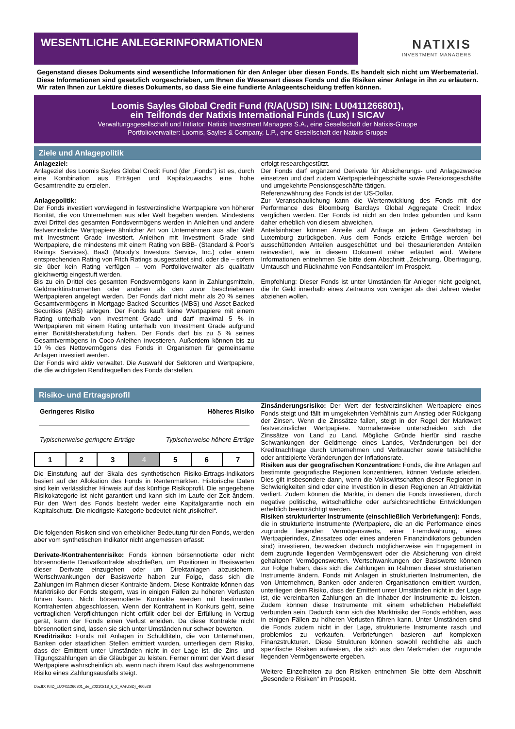WESENTLICHE ANLEGERINFORMATIONEN
NATIXIS
INVESTMENT MANAGERS
Gegenstand dieses Dokuments sind wesentliche Informationen für den Anleger über diesen Fonds. Es handelt sich nicht um Werbematerial. Diese Informationen sind gesetzlich vorgeschrieben, um Ihnen die Wesensart dieses Fonds und die Risiken einer Anlage in ihn zu erläutern. Wir raten Ihnen zur Lektüre dieses Dokuments, so dass Sie eine fundierte Anlageentscheidung treffen können.
Loomis Sayles Global Credit Fund (R/A(USD) ISIN: LU0411266801),
ein Teilfonds der Natixis International Funds (Lux) I SICAV
Verwaltungsgesellschaft und Initiator: Natixis Investment Managers S.A., eine Gesellschaft der Natixis-Gruppe
Portfolioverwalter: Loomis, Sayles & Company, L.P., eine Gesellschaft der Natixis-Gruppe
Ziele und Anlagepolitik
Anlageziel:
Anlageziel des Loomis Sayles Global Credit Fund (der „Fonds“) ist es, durch eine Kombination aus Erträgen und Kapitalzuwachs eine hohe Gesamtrendite zu erzielen.
Anlagepolitik:
Der Fonds investiert vorwiegend in festverzinsliche Wertpapiere von höherer Bonität, die von Unternehmen aus aller Welt begeben werden. Mindestens zwei Drittel des gesamten Fondsvermögens werden in Anleihen und andere festverzinsliche Wertpapiere ähnlicher Art von Unternehmen aus aller Welt mit Investment Grade investiert. Anleihen mit Investment Grade sind Wertpapiere, die mindestens mit einem Rating von BBB- (Standard & Poor’s Ratings Services), Baa3 (Moody’s Investors Service, Inc.) oder einem entsprechenden Rating von Fitch Ratings ausgestattet sind, oder die – sofern sie über kein Rating verfügen – vom Portfolioverwalter als qualitativ gleichwertig eingestuft werden.
Bis zu ein Drittel des gesamten Fondsvermögens kann in Zahlungsmitteln, Geldmarktinstrumenten oder anderen als den zuvor beschriebenen Wertpapieren angelegt werden. Der Fonds darf nicht mehr als 20 % seines Gesamtvermögens in Mortgage-Backed Securities (MBS) und Asset-Backed Securities (ABS) anlegen. Der Fonds kauft keine Wertpapiere mit einem Rating unterhalb von Investment Grade und darf maximal 5 % in Wertpapieren mit einem Rating unterhalb von Investment Grade aufgrund einer Bonitätsherabstufung halten. Der Fonds darf bis zu 5 % seines Gesamtvermögens in Coco-Anleihen investieren. Außerdem können bis zu 10 % des Nettovermögens des Fonds in Organismen für gemeinsame Anlagen investiert werden.
Der Fonds wird aktiv verwaltet. Die Auswahl der Sektoren und Wertpapiere, die die wichtigsten Renditequellen des Fonds darstellen,
erfolgt researchgestützt.
Der Fonds darf ergänzend Derivate für Absicherungs- und Anlagezwecke einsetzen und darf zudem Wertpapierleihgeschäfte sowie Pensionsgeschäfte und umgekehrte Pensionsgeschäfte tätigen.
Referenzwährung des Fonds ist der US-Dollar.
Zur Veranschaulichung kann die Wertentwicklung des Fonds mit der Performance des Bloomberg Barclays Global Aggregate Credit Index verglichen werden. Der Fonds ist nicht an den Index gebunden und kann daher erheblich von diesem abweichen.
Anteilsinhaber können Anteile auf Anfrage an jedem Geschäftstag in Luxemburg zurückgeben. Aus dem Fonds erzielte Erträge werden bei ausschüttenden Anteilen ausgeschüttet und bei thesaurierenden Anteilen reinvestiert, wie in diesem Dokument näher erläutert wird. Weitere Informationen entnehmen Sie bitte dem Abschnitt „Zeichnung, Übertragung, Umtausch und Rücknahme von Fondsanteilen“ im Prospekt.
Empfehlung: Dieser Fonds ist unter Umständen für Anleger nicht geeignet, die ihr Geld innerhalb eines Zeitraums von weniger als drei Jahren wieder abziehen wollen.
Risiko- und Ertragsprofil
Geringeres Risiko Höheres Risiko
Typischerweise geringere Erträge Typischerweise höhere Erträge
| 1 | 2 | 3 | 4 | 5 | 6 | 7 |
Die Einstufung auf der Skala des synthetischen Risiko-Ertrags-Indikators basiert auf der Allokation des Fonds in Rentenmärkten. Historische Daten sind kein verlässlicher Hinweis auf das künftige Risikoprofil. Die angegebene Risikokategorie ist nicht garantiert und kann sich im Laufe der Zeit ändern. Für den Wert des Fonds besteht weder eine Kapitalgarantie noch ein Kapitalschutz. Die niedrigste Kategorie bedeutet nicht „risikofrei“.
Die folgenden Risiken sind von erheblicher Bedeutung für den Fonds, werden aber vom synthetischen Indikator nicht angemessen erfasst:
Derivate-/Kontrahentenrisiko: Fonds können börsennotierte oder nicht börsennotierte Derivatkontrakte abschließen, um Positionen in Basiswerten dieser Derivate einzugehen oder um Direktanlagen abzusichern. Wertschwankungen der Basiswerte haben zur Folge, dass sich die Zahlungen im Rahmen dieser Kontrakte ändern. Diese Kontrakte können das Marktrisiko der Fonds steigern, was in einigen Fällen zu höheren Verlusten führen kann. Nicht börsennotierte Kontrakte werden mit bestimmten Kontrahenten abgeschlossen. Wenn der Kontrahent in Konkurs geht, seine vertraglichen Verpflichtungen nicht erfüllt oder bei der Erfüllung in Verzug gerät, kann der Fonds einen Verlust erleiden. Da diese Kontrakte nicht börsennotiert sind, lassen sie sich unter Umständen nur schwer bewerten.
Kreditrisiko: Fonds mit Anlagen in Schuldtiteln, die von Unternehmen, Banken oder staatlichen Stellen emittiert wurden, unterliegen dem Risiko, dass der Emittent unter Umständen nicht in der Lage ist, die Zins- und Tilgungszahlungen an die Gläubiger zu leisten. Ferner nimmt der Wert dieser Wertpapiere wahrscheinlich ab, wenn nach ihrem Kauf das wahrgenommene Risiko eines Zahlungsausfalls steigt.
DocID: KIID_LU0411266801_de_20210218_6_2_RA(USD)_460528
Zinsänderungsrisiko: Der Wert der festverzinslichen Wertpapiere eines Fonds steigt und fällt im umgekehrten Verhältnis zum Anstieg oder Rückgang der Zinsen. Wenn die Zinssätze fallen, steigt in der Regel der Marktwert festverzinslicher Wertpapiere. Normalerweise unterscheiden sich die Zinssätze von Land zu Land. Mögliche Gründe hierfür sind rasche Schwankungen der Geldmenge eines Landes, Veränderungen bei der Kreditnachfrage durch Unternehmen und Verbraucher sowie tatsächliche oder antizipierte Veränderungen der Inflationsrate.
Risiken aus der geografischen Konzentration: Fonds, die ihre Anlagen auf bestimmte geografische Regionen konzentrieren, können Verluste erleiden. Dies gilt insbesondere dann, wenn die Volkswirtschaften dieser Regionen in Schwierigkeiten sind oder eine Investition in diesen Regionen an Attraktivität verliert. Zudem können die Märkte, in denen die Fonds investieren, durch negative politische, wirtschaftliche oder aufsichtsrechtliche Entwicklungen erheblich beeinträchtigt werden.
Risiken strukturierter Instrumente (einschließlich Verbriefungen): Fonds, die in strukturierte Instrumente (Wertpapiere, die an die Performance eines zugrunde liegenden Vermögenswerts, einer Fremdwährung, eines Wertpapierindex, Zinssatzes oder eines anderen Finanzindikators gebunden sind) investieren, bezwecken dadurch möglicherweise ein Engagement in dem zugrunde liegenden Vermögenswert oder die Absicherung von direkt gehaltenen Vermögenswerten. Wertschwankungen der Basiswerte können zur Folge haben, dass sich die Zahlungen im Rahmen dieser strukturierten Instrumente ändern. Fonds mit Anlagen in strukturierten Instrumenten, die von Unternehmen, Banken oder anderen Organisationen emittiert wurden, unterliegen dem Risiko, dass der Emittent unter Umständen nicht in der Lage ist, die vereinbarten Zahlungen an die Inhaber der Instrumente zu leisten. Zudem können diese Instrumente mit einem erheblichen Hebeleffekt verbunden sein. Dadurch kann sich das Marktrisiko der Fonds erhöhen, was in einigen Fällen zu höheren Verlusten führen kann. Unter Umständen sind die Fonds zudem nicht in der Lage, strukturierte Instrumente rasch und problemlos zu verkaufen. Verbriefungen basieren auf komplexen Finanzstrukturen. Diese Strukturen können sowohl rechtliche als auch spezifische Risiken aufweisen, die sich aus den Merkmalen der zugrunde liegenden Vermögenswerte ergeben.
Weitere Einzelheiten zu den Risiken entnehmen Sie bitte dem Abschnitt „Besondere Risiken“ im Prospekt.